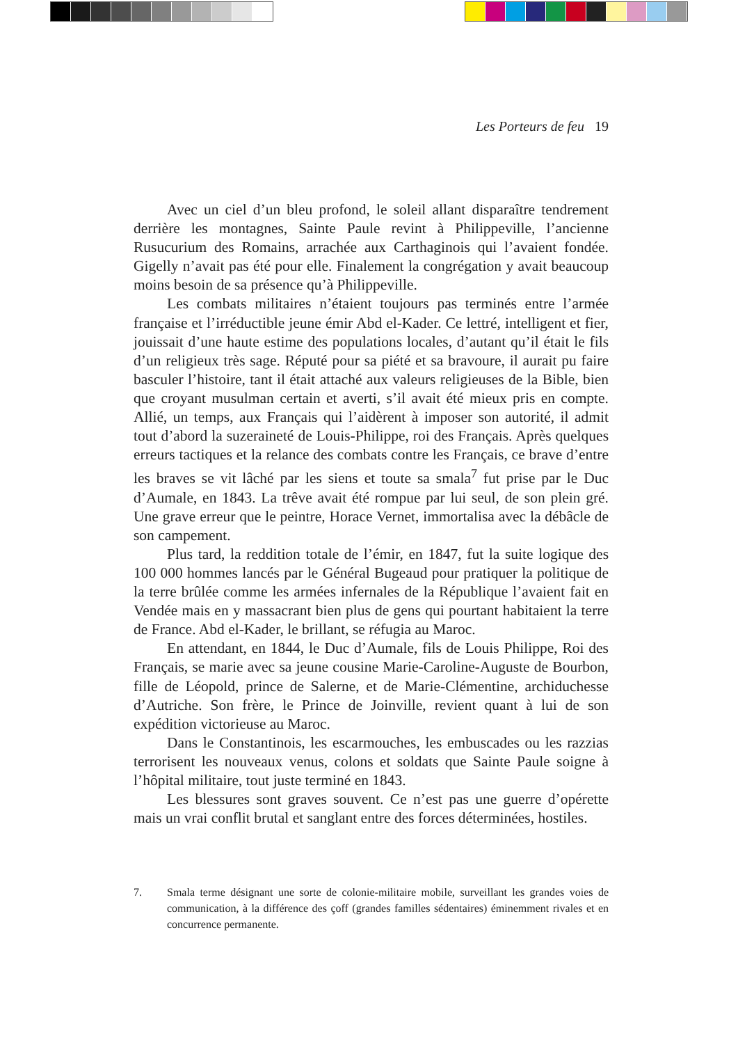Les Porteurs de feu 19
Avec un ciel d’un bleu profond, le soleil allant disparaître tendrement derrière les montagnes, Sainte Paule revint à Philippeville, l’ancienne Rusucurium des Romains, arrachée aux Carthaginois qui l’avaient fondée. Gigelly n’avait pas été pour elle. Finalement la congrégation y avait beaucoup moins besoin de sa présence qu’à Philippeville.
Les combats militaires n’étaient toujours pas terminés entre l’armée française et l’irréductible jeune émir Abd el-Kader. Ce lettré, intelligent et fier, jouissait d’une haute estime des populations locales, d’autant qu’il était le fils d’un religieux très sage. Réputé pour sa piété et sa bravoure, il aurait pu faire basculer l’histoire, tant il était attaché aux valeurs religieuses de la Bible, bien que croyant musulman certain et averti, s’il avait été mieux pris en compte. Allié, un temps, aux Français qui l’aidèrent à imposer son autorité, il admit tout d’abord la suzeraineté de Louis-Philippe, roi des Français. Après quelques erreurs tactiques et la relance des combats contre les Français, ce brave d’entre les braves se vit lâché par les siens et toute sa smala<sup>7</sup> fut prise par le Duc d’Aumale, en 1843. La trêve avait été rompue par lui seul, de son plein gré. Une grave erreur que le peintre, Horace Vernet, immortalisa avec la débâcle de son campement.
Plus tard, la reddition totale de l’émir, en 1847, fut la suite logique des 100 000 hommes lancés par le Général Bugeaud pour pratiquer la politique de la terre brûlée comme les armées infernales de la République l’avaient fait en Vendée mais en y massacrant bien plus de gens qui pourtant habitaient la terre de France. Abd el-Kader, le brillant, se réfugia au Maroc.
En attendant, en 1844, le Duc d’Aumale, fils de Louis Philippe, Roi des Français, se marie avec sa jeune cousine Marie-Caroline-Auguste de Bourbon, fille de Léopold, prince de Salerne, et de Marie-Clémentine, archiduchesse d’Autriche. Son frère, le Prince de Joinville, revient quant à lui de son expédition victorieuse au Maroc.
Dans le Constantinois, les escarmouches, les embuscades ou les razzias terrorisent les nouveaux venus, colons et soldats que Sainte Paule soigne à l’hôpital militaire, tout juste terminé en 1843.
Les blessures sont graves souvent. Ce n’est pas une guerre d’opérette mais un vrai conflit brutal et sanglant entre des forces déterminées, hostiles.
7. Smala terme désignant une sorte de colonie-militaire mobile, surveillant les grandes voies de communication, à la différence des çoff (grandes familles sédentaires) éminemment rivales et en concurrence permanente.